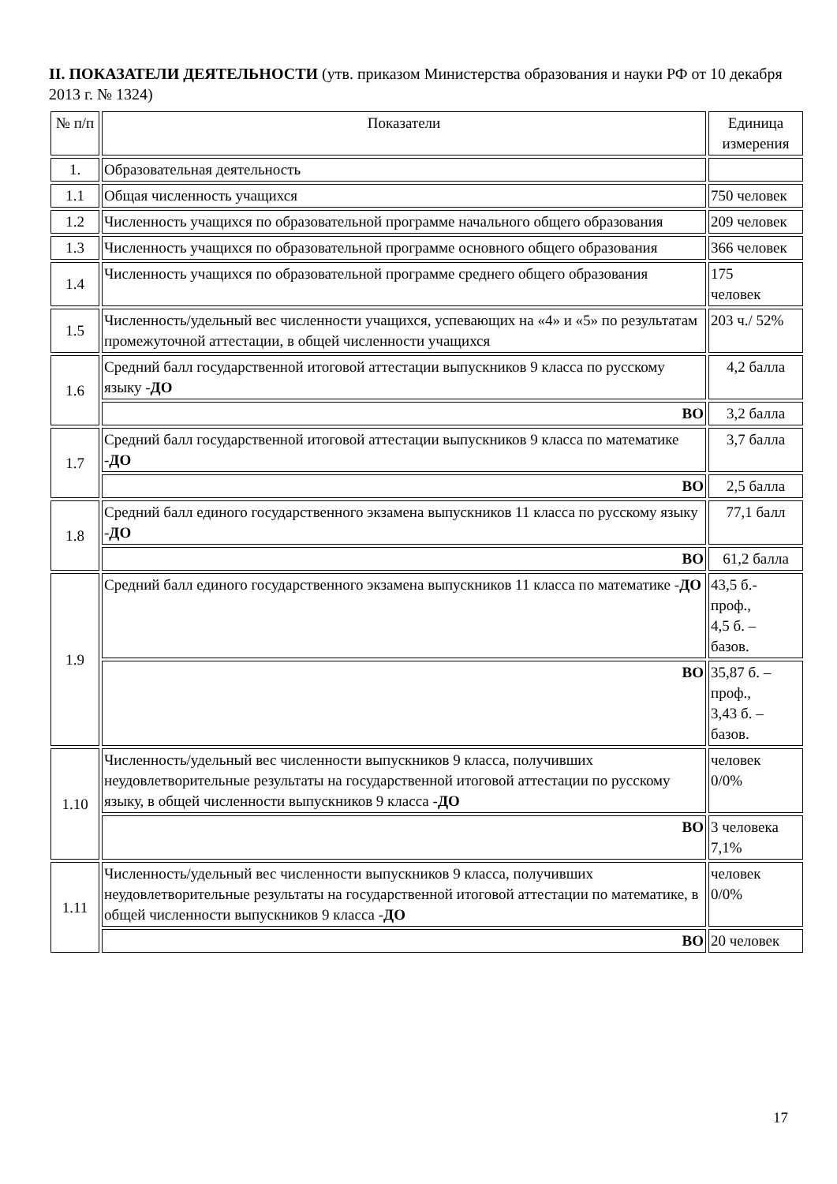II. ПОКАЗАТЕЛИ ДЕЯТЕЛЬНОСТИ (утв. приказом Министерства образования и науки РФ от 10 декабря 2013 г. № 1324)
| № п/п | Показатели | Единица измерения |
| 1. | Образовательная деятельность | |
| 1.1 | Общая численность учащихся | 750 человек |
| 1.2 | Численность учащихся по образовательной программе начального общего образования | 209 человек |
| 1.3 | Численность учащихся по образовательной программе основного общего образования | 366 человек |
| 1.4 | Численность учащихся по образовательной программе среднего общего образования | 175 человек |
| 1.5 | Численность/удельный вес численности учащихся, успевающих на «4» и «5» по результатам промежуточной аттестации, в общей численности учащихся | 203 ч./ 52% |
| 1.6 | Средний балл государственной итоговой аттестации выпускников 9 класса по русскому языку - ДО | 4,2 балла |
| | ВО | 3,2 балла |
| 1.7 | Средний балл государственной итоговой аттестации выпускников 9 класса по математике - ДО | 3,7 балла |
| | ВО | 2,5 балла |
| 1.8 | Средний балл единого государственного экзамена выпускников 11 класса по русскому языку - ДО | 77,1 балл |
| | ВО | 61,2 балла |
| 1.9 | Средний балл единого государственного экзамена выпускников 11 класса по математике - ДО | 43,5 б.- проф., 4,5 б. – базов. |
| | ВО | 35,87 б. – проф., 3,43 б. – базов. |
| 1.10 | Численность/удельный вес численности выпускников 9 класса, получивших неудовлетворительные результаты на государственной итоговой аттестации по русскому языку, в общей численности выпускников 9 класса - ДО | человек 0/0% |
| | ВО | 3 человека 7,1% |
| 1.11 | Численность/удельный вес численности выпускников 9 класса, получивших неудовлетворительные результаты на государственной итоговой аттестации по математике, в общей численности выпускников 9 класса - ДО | человек 0/0% |
| | ВО | 20 человек |
17